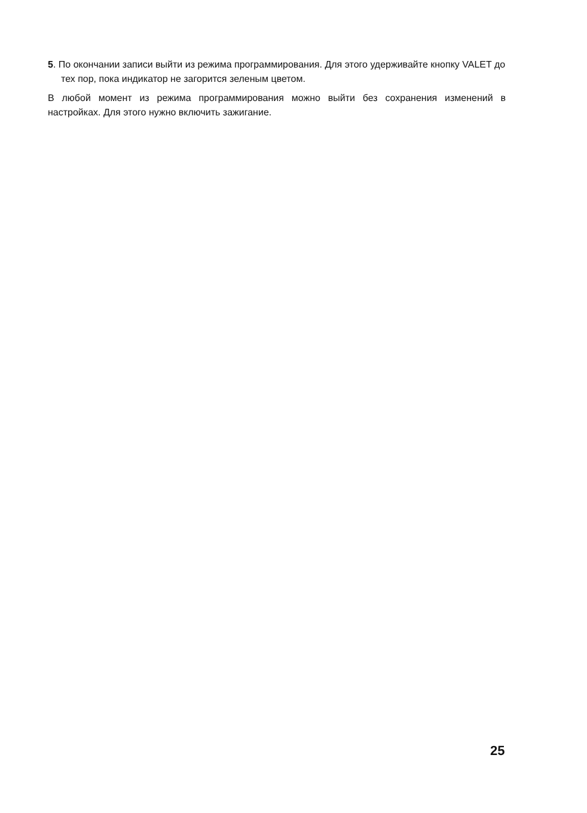5. По окончании записи выйти из режима программирования. Для этого удерживайте кнопку VALET до тех пор, пока индикатор не загорится зеленым цветом.
В любой момент из режима программирования можно выйти без сохранения изменений в настройках. Для этого нужно включить зажигание.
25